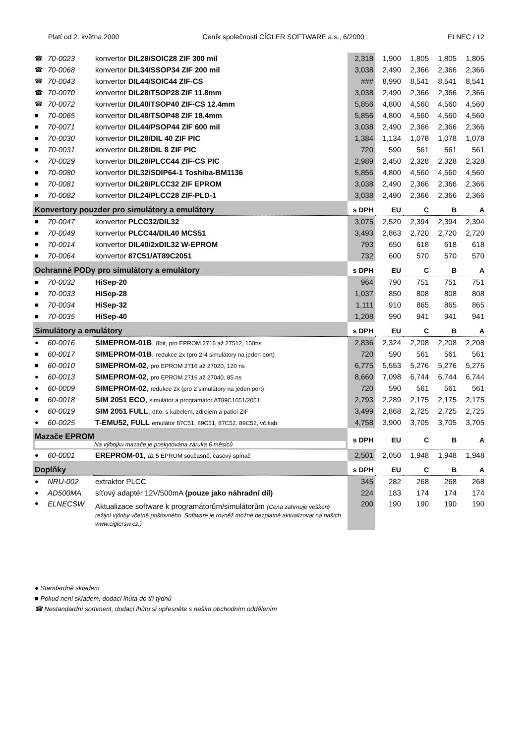Platí od 2. května 2000 Ceník společnosti CÍGLER SOFTWARE a.s., 6/2000 ELNEC / 12
| ☎ | 70-0023 | konvertor DIL28/SOIC28 ZIF 300 mil | 2,318 | 1,900 | 1,805 | 1,805 | 1,805 |
| ☎ | 70-0068 | konvertor DIL34/SSOP34 ZIF 200 mil | 3,038 | 2,490 | 2,366 | 2,366 | 2,366 |
| ☎ | 70-0043 | konvertor DIL44/SOIC44 ZIF-CS | ### | 8,990 | 8,541 | 8,541 | 8,541 |
| ☎ | 70-0070 | konvertor DIL28/TSOP28 ZIF 11.8mm | 3,038 | 2,490 | 2,366 | 2,366 | 2,366 |
| ☎ | 70-0072 | konvertor DIL40/TSOP40 ZIF-CS 12.4mm | 5,856 | 4,800 | 4,560 | 4,560 | 4,560 |
| ■ | 70-0065 | konvertor DIL48/TSOP48 ZIF 18.4mm | 5,856 | 4,800 | 4,560 | 4,560 | 4,560 |
| ■ | 70-0071 | konvertor DIL44/PSOP44 ZIF 600 mil | 3,038 | 2,490 | 2,366 | 2,366 | 2,366 |
| ■ | 70-0030 | konvertor DIL28/DIL 40 ZIF PIC | 1,384 | 1,134 | 1,078 | 1,078 | 1,078 |
| ■ | 70-0031 | konvertor DIL28/DIL 8 ZIF PIC | 720 | 590 | 561 | 561 | 561 |
| ● | 70-0029 | konvertor DIL28/PLCC44 ZIF-CS PIC | 2,989 | 2,450 | 2,328 | 2,328 | 2,328 |
| ■ | 70-0080 | konvertor DIL32/SDIP64-1 Toshiba-BM1136 | 5,856 | 4,800 | 4,560 | 4,560 | 4,560 |
| ■ | 70-0081 | konvertor DIL28/PLCC32 ZIF EPROM | 3,038 | 2,490 | 2,366 | 2,366 | 2,366 |
| ■ | 70-0082 | konvertor DIL24/PLCC28 ZIF-PLD-1 | 3,038 | 2,490 | 2,366 | 2,366 | 2,366 |
| Konvertory pouzder pro simulátory a emulátory | | | s DPH | EU | C | B | A |
| ■ | 70-0047 | konvertor PLCC32/DIL32 | 3,075 | 2,520 | 2,394 | 2,394 | 2,394 |
| ■ | 70-0049 | konvertor PLCC44/DIL40 MCS51 | 3,493 | 2,863 | 2,720 | 2,720 | 2,720 |
| ■ | 70-0014 | konvertor DIL40/2xDIL32 W-EPROM | 793 | 650 | 618 | 618 | 618 |
| ■ | 70-0064 | konvertor 87C51/AT89C2051 | 732 | 600 | 570 | 570 | 570 |
| Ochranné PODy pro simulátory a emulátory | | | s DPH | EU | C | B | A |
| ■ | 70-0032 | HiSep-20 | 964 | 790 | 751 | 751 | 751 |
| ■ | 70-0033 | HiSep-28 | 1,037 | 850 | 808 | 808 | 808 |
| ■ | 70-0034 | HiSep-32 | 1,111 | 910 | 865 | 865 | 865 |
| ■ | 70-0035 | HiSep-40 | 1,208 | 990 | 941 | 941 | 941 |
| Simulátory a emulátory | | | s DPH | EU | C | B | A |
| ● | 60-0016 | SIMEPROM-01B , 8bit, pro EPROM 2716 až 27512, 150ns | 2,836 | 2,324 | 2,208 | 2,208 | 2,208 |
| ■ | 60-0017 | SIMEPROM-01B , redukce 2x (pro 2-4 simulátory na jeden port) | 720 | 590 | 561 | 561 | 561 |
| ■ | 60-0010 | SIMEPROM-02 , pro EPROM 2716 až 27020, 120 ns | 6,775 | 5,553 | 5,276 | 5,276 | 5,276 |
| ● | 60-0013 | SIMEPROM-02 , pro EPROM 2716 až 27040, 85 ns | 8,660 | 7,098 | 6,744 | 6,744 | 6,744 |
| ● | 60-0009 | SIMEPROM-02 , redukce 2x (pro 2 simulátory na jeden port) | 720 | 590 | 561 | 561 | 561 |
| ■ | 60-0018 | SIM 2051 ECO , simulátor a programátor AT89C1051/2051 | 2,793 | 2,289 | 2,175 | 2,175 | 2,175 |
| ● | 60-0019 | SIM 2051 FULL , dtto, s kabelem, zdrojem a paticí ZIF | 3,499 | 2,868 | 2,725 | 2,725 | 2,725 |
| ● | 60-0025 | T-EMU52, FULL emulátor 87C51, 89C51, 87C52, 89C52, vč.kab. | 4,758 | 3,900 | 3,705 | 3,705 | 3,705 |
| Mazače EPROM Na výbojku mazače je poskytována záruka 6 měsíců | | | s DPH | EU | C | B | A |
| ● | 60-0001 | EREPROM-01 , až 5 EPROM současně, časový spínač | 2,501 | 2,050 | 1,948 | 1,948 | 1,948 |
| Doplňky | | | s DPH | EU | C | B | A |
| ● | NRU-002 | extraktor PLCC | 345 | 282 | 268 | 268 | 268 |
| ● | AD500MA | síťový adaptér 12V/500mA (pouze jako náhradní díl) | 224 | 183 | 174 | 174 | 174 |
| ● | ELNECSW | Aktualizace software k programátorům/simulátorům (Cena zahrnuje veškeré režijní výlohy včetně poštovného. Software je rovněž možné bezplatně aktualizovat na našich www.ciglersw.cz.) | 200 | 190 | 190 | 190 | 190 |
● Standardně skladem
■ Pokud není skladem, dodací lhůta do tří týdnů
☎ Nestandardní sortiment, dodací lhůtu si upřesněte s naším obchodním oddělením